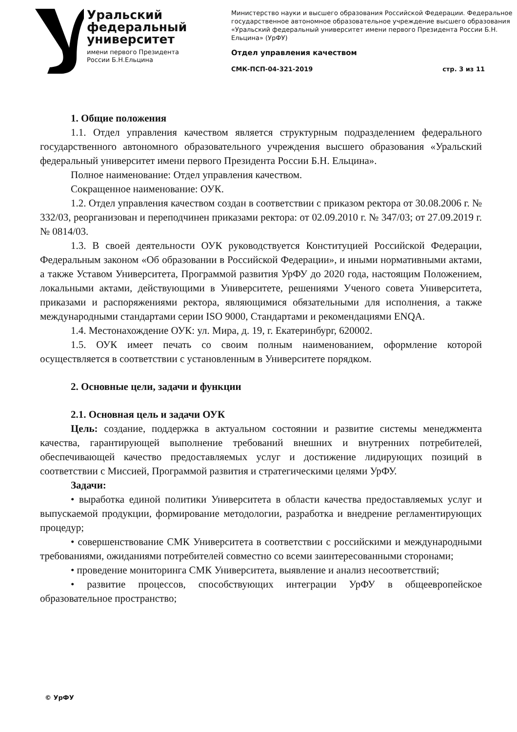Уральский
федеральный
университет
имени первого Президента
России Б.Н.Ельцина
Министерство науки и высшего образования Российской Федерации. Федеральное государственное автономное образовательное учреждение высшего образования «Уральский федеральный университет имени первого Президента России Б.Н. Ельцина» (УрФУ)
Отдел управления качеством
СМК-ПСП-04-321-2019 стр. 3 из 11
1. Общие положения
1.1. Отдел управления качеством является структурным подразделением федерального государственного автономного образовательного учреждения высшего образования «Уральский федеральный университет имени первого Президента России Б.Н. Ельцина».
Полное наименование: Отдел управления качеством.
Сокращенное наименование: ОУК.
1.2. Отдел управления качеством создан в соответствии с приказом ректора от 30.08.2006 г. № 332/03, реорганизован и переподчинен приказами ректора: от 02.09.2010 г. № 347/03; от 27.09.2019 г. № 0814/03.
1.3. В своей деятельности ОУК руководствуется Конституцией Российской Федерации, Федеральным законом «Об образовании в Российской Федерации», и иными нормативными актами, а также Уставом Университета, Программой развития УрФУ до 2020 года, настоящим Положением, локальными актами, действующими в Университете, решениями Ученого совета Университета, приказами и распоряжениями ректора, являющимися обязательными для исполнения, а также международными стандартами серии ISO 9000, Стандартами и рекомендациями ENQA.
1.4. Местонахождение ОУК: ул. Мира, д. 19, г. Екатеринбург, 620002.
1.5. ОУК имеет печать со своим полным наименованием, оформление которой осуществляется в соответствии с установленным в Университете порядком.
2. Основные цели, задачи и функции
2.1. Основная цель и задачи ОУК
Цель: создание, поддержка в актуальном состоянии и развитие системы менеджмента качества, гарантирующей выполнение требований внешних и внутренних потребителей, обеспечивающей качество предоставляемых услуг и достижение лидирующих позиций в соответствии с Миссией, Программой развития и стратегическими целями УрФУ.
Задачи:
• выработка единой политики Университета в области качества предоставляемых услуг и выпускаемой продукции, формирование методологии, разработка и внедрение регламентирующих процедур;
• совершенствование СМК Университета в соответствии с российскими и международными требованиями, ожиданиями потребителей совместно со всеми заинтересованными сторонами;
• проведение мониторинга СМК Университета, выявление и анализ несоответствий;
• развитие процессов, способствующих интеграции УрФУ в общеевропейское образовательное пространство;
© УрФУ